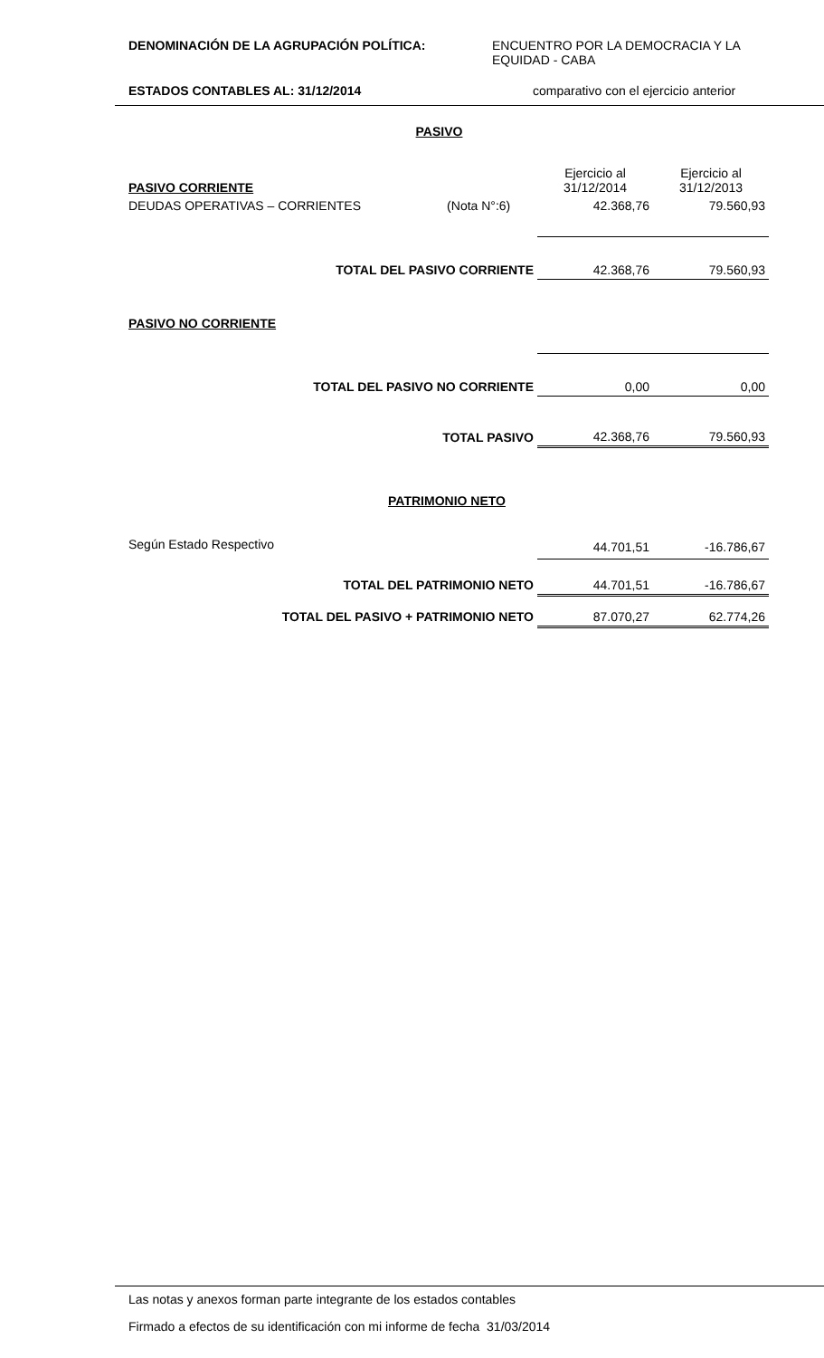DENOMINACIÓN DE LA AGRUPACIÓN POLÍTICA: ENCUENTRO POR LA DEMOCRACIA Y LA
EQUIDAD - CABA
ESTADOS CONTABLES AL: 31/12/2014 comparativo con el ejercicio anterior
PASIVO
| PASIVO CORRIENTE | | Ejercicio al 31/12/2014 | Ejercicio al 31/12/2013 |
| DEUDAS OPERATIVAS – CORRIENTES | (Nota N°:6) | 42.368,76 | 79.560,93 |
| TOTAL DEL PASIVO CORRIENTE | | 42.368,76 | 79.560,93 |
| PASIVO NO CORRIENTE | | | |
| TOTAL DEL PASIVO NO CORRIENTE | | 0,00 | 0,00 |
| TOTAL PASIVO | | 42.368,76 | 79.560,93 |
| PATRIMONIO NETO | | | |
| Según Estado Respectivo | | 44.701,51 | -16.786,67 |
| TOTAL DEL PATRIMONIO NETO | | 44.701,51 | -16.786,67 |
| TOTAL DEL PASIVO + PATRIMONIO NETO | | 87.070,27 | 62.774,26 |
Las notas y anexos forman parte integrante de los estados contables
Firmado a efectos de su identificación con mi informe de fecha 31/03/2014